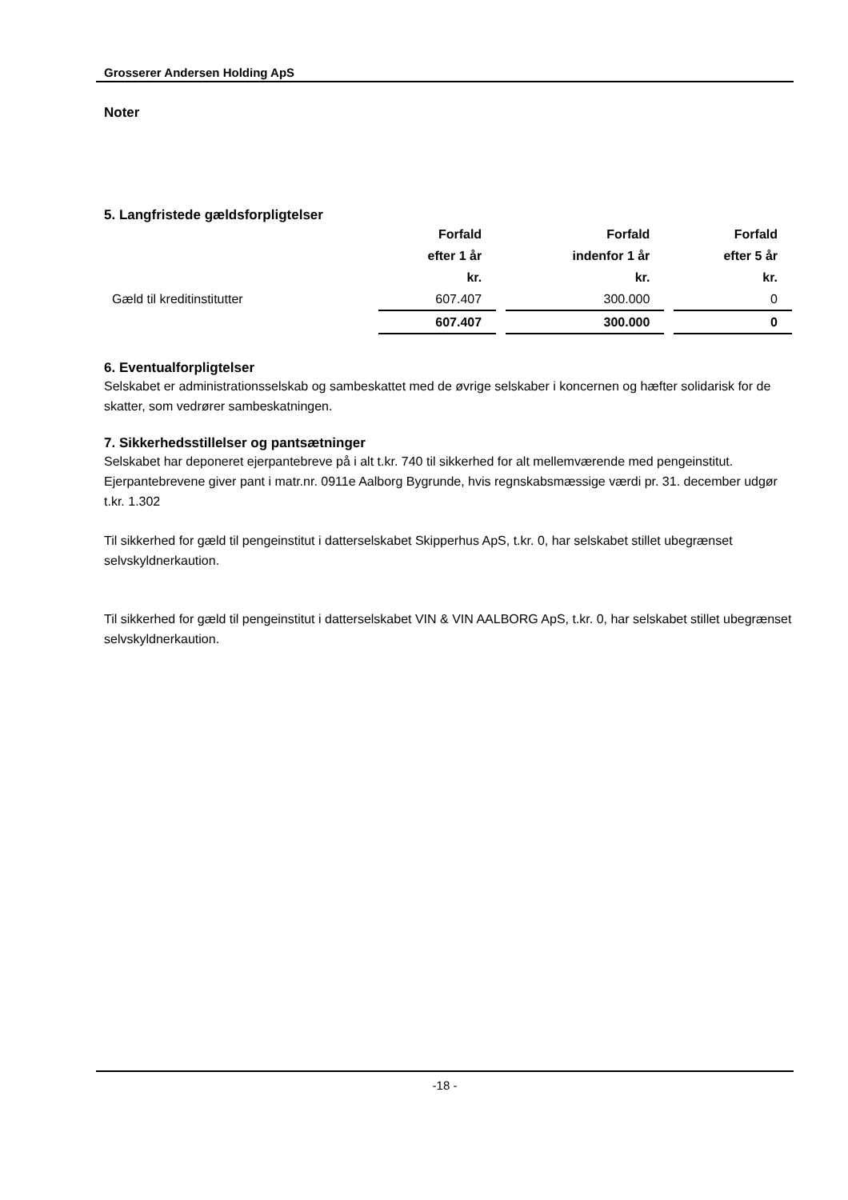Grosserer Andersen Holding ApS
Noter
5. Langfristede gældsforpligtelser
| | Forfald | Forfald | Forfald |
| | efter 1 år | indenfor 1 år | efter 5 år |
| | kr. | kr. | kr. |
| Gæld til kreditinstitutter | 607.407 | 300.000 | 0 |
| | 607.407 | 300.000 | 0 |
6. Eventualforpligtelser
Selskabet er administrationsselskab og sambeskattet med de øvrige selskaber i koncernen og hæfter solidarisk for de skatter, som vedrører sambeskatningen.
7. Sikkerhedsstillelser og pantsætninger
Selskabet har deponeret ejerpantebreve på i alt t.kr. 740 til sikkerhed for alt mellemværende med pengeinstitut. Ejerpantebrevene giver pant i matr.nr. 0911e Aalborg Bygrunde, hvis regnskabsmæssige værdi pr. 31. december udgør t.kr. 1.302
Til sikkerhed for gæld til pengeinstitut i datterselskabet Skipperhus ApS, t.kr. 0, har selskabet stillet ubegrænset selvskyldnerkaution.
Til sikkerhed for gæld til pengeinstitut i datterselskabet VIN & VIN AALBORG ApS, t.kr. 0, har selskabet stillet ubegrænset selvskyldnerkaution.
-18 -